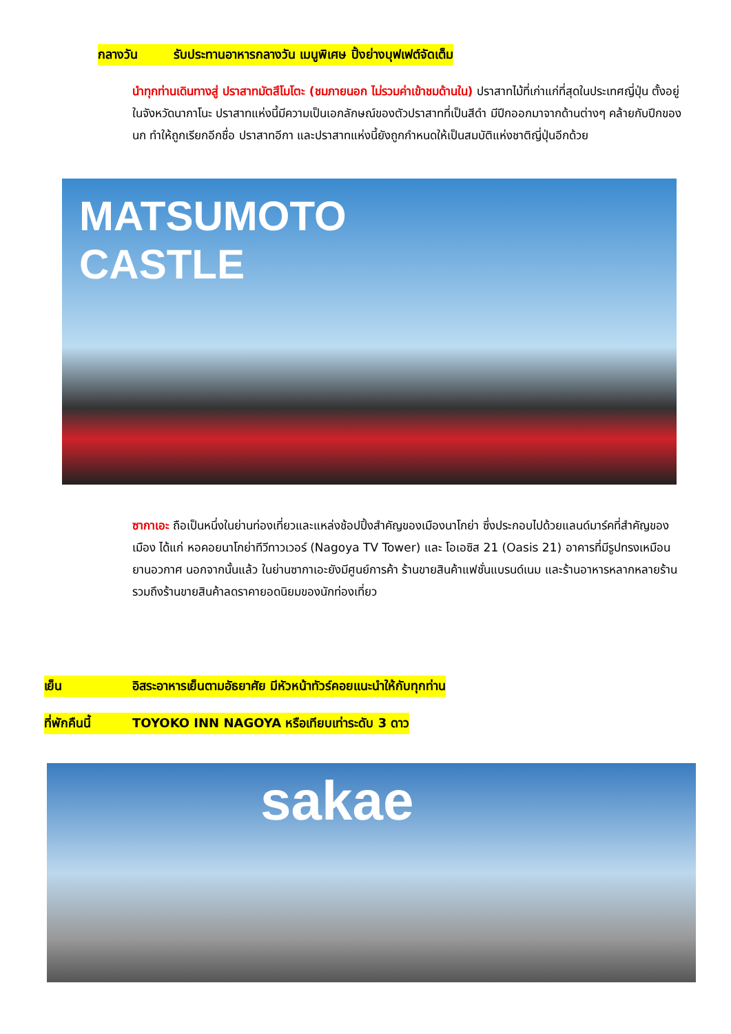กลางวัน รับประทานอาหารกลางวัน เมนูพิเศษ ปิ้งย่างบุฟเฟต์จัดเต็ม
นำทุกท่านเดินทางสู่ ปราสาทมัตสึโมโตะ (ชมภายนอก ไม่รวมค่าเข้าชมด้านใน) ปราสาทไม้ที่เก่าแก่ที่สุดในประเทศญี่ปุ่น ตั้งอยู่ในจังหวัดนากาโนะ ปราสาทแห่งนี้มีความเป็นเอกลักษณ์ของตัวปราสาทที่เป็นสีดำ มีปีกออกมาจากด้านต่างๆ คล้ายกับปีกของนก ทำให้ถูกเรียกอีกชื่อ ปราสาทอีกา และปราสาทแห่งนี้ยังถูกกำหนดให้เป็นสมบัติแห่งชาติญี่ปุ่นอีกด้วย
MATSUMOTO
CASTLE
ซากาเอะ ถือเป็นหนึ่งในย่านท่องเที่ยวและแหล่งช้อปปิ้งสำคัญของเมืองนาโกย่า ซึ่งประกอบไปด้วยแลนด์มาร์คที่สำคัญของเมือง ได้แก่ หอคอยนาโกย่าทีวีทาวเวอร์ (Nagoya TV Tower) และ โอเอซิส 21 (Oasis 21) อาคารที่มีรูปทรงเหมือนยานอวกาศ นอกจากนั้นแล้ว ในย่านซากาเอะยังมีศูนย์การค้า ร้านขายสินค้าแฟชั่นแบรนด์เนม และร้านอาหารหลากหลายร้าน รวมถึงร้านขายสินค้าลดราคายอดนิยมของนักท่องเที่ยว
เย็น อิสระอาหารเย็นตามอัธยาศัย มีหัวหน้าทัวร์คอยแนะนำให้กับทุกท่าน
ที่พักคืนนี้ TOYOKO INN NAGOYA หรือเทียบเท่าระดับ 3 ดาว
sakae